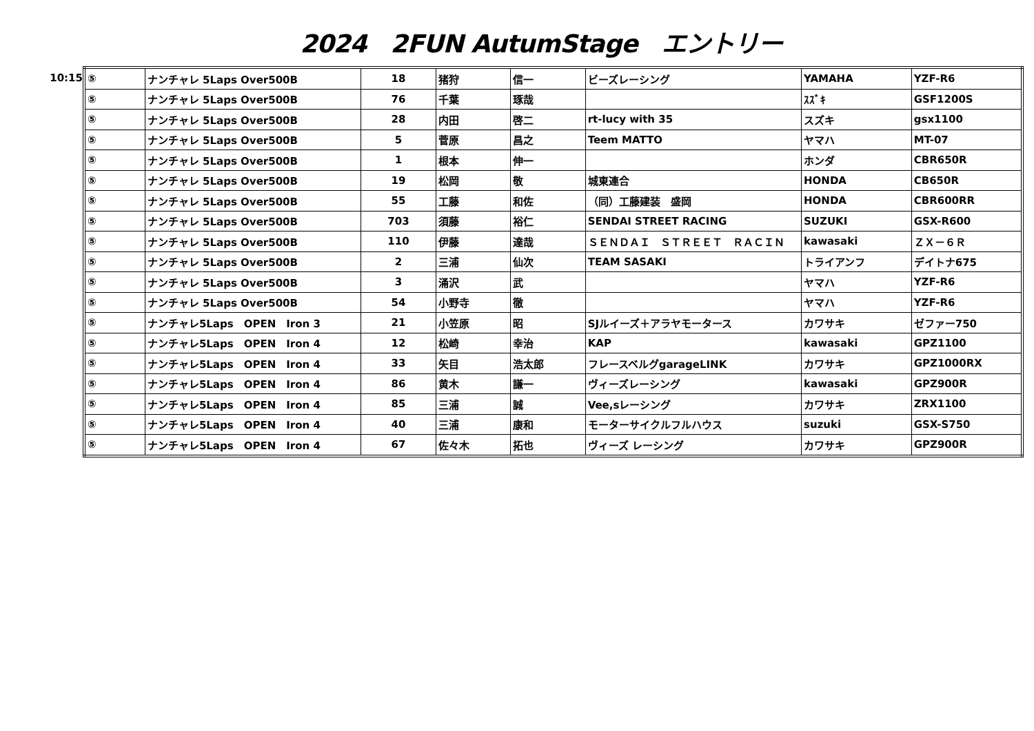2024　2FUN AutumStage　エントリー
10:15
| ⑤ | ナンチャレ 5Laps Over500B | 18 | 猪狩 | 信一 | ビーズレーシング | YAMAHA | YZF-R6 |
| ⑤ | ナンチャレ 5Laps Over500B | 76 | 千葉 | 琢哉 | | ｽｽﾞｷ | GSF1200S |
| ⑤ | ナンチャレ 5Laps Over500B | 28 | 内田 | 啓二 | rt-lucy with 35 | スズキ | gsx1100 |
| ⑤ | ナンチャレ 5Laps Over500B | 5 | 菅原 | 昌之 | Teem MATTO | ヤマハ | MT-07 |
| ⑤ | ナンチャレ 5Laps Over500B | 1 | 根本 | 伸一 | | ホンダ | CBR650R |
| ⑤ | ナンチャレ 5Laps Over500B | 19 | 松岡 | 敬 | 城東連合 | HONDA | CB650R |
| ⑤ | ナンチャレ 5Laps Over500B | 55 | 工藤 | 和佐 | （同）工藤建装 盛岡 | HONDA | CBR600RR |
| ⑤ | ナンチャレ 5Laps Over500B | 703 | 須藤 | 裕仁 | SENDAI STREET RACING | SUZUKI | GSX-R600 |
| ⑤ | ナンチャレ 5Laps Over500B | 110 | 伊藤 | 達哉 | ＳＥＮＤＡＩ ＳＴＲＥＥＴ ＲＡＣＩＮ | kawasaki | ＺＸ－６Ｒ |
| ⑤ | ナンチャレ 5Laps Over500B | 2 | 三浦 | 仙次 | TEAM SASAKI | トライアンフ | デイトナ675 |
| ⑤ | ナンチャレ 5Laps Over500B | 3 | 涌沢 | 武 | | ヤマハ | YZF-R6 |
| ⑤ | ナンチャレ 5Laps Over500B | 54 | 小野寺 | 徹 | | ヤマハ | YZF-R6 |
| ⑤ | ナンチャレ5Laps OPEN Iron 3 | 21 | 小笠原 | 昭 | SJルイーズ＋アラヤモータース | カワサキ | ゼファー750 |
| ⑤ | ナンチャレ5Laps OPEN Iron 4 | 12 | 松崎 | 幸治 | KAP | kawasaki | GPZ1100 |
| ⑤ | ナンチャレ5Laps OPEN Iron 4 | 33 | 矢目 | 浩太郎 | フレースベルグgarageLINK | カワサキ | GPZ1000RX |
| ⑤ | ナンチャレ5Laps OPEN Iron 4 | 86 | 黄木 | 謙一 | ヴィーズレーシング | kawasaki | GPZ900R |
| ⑤ | ナンチャレ5Laps OPEN Iron 4 | 85 | 三浦 | 誠 | Vee,sレーシング | カワサキ | ZRX1100 |
| ⑤ | ナンチャレ5Laps OPEN Iron 4 | 40 | 三浦 | 康和 | モーターサイクルフルハウス | suzuki | GSX-S750 |
| ⑤ | ナンチャレ5Laps OPEN Iron 4 | 67 | 佐々木 | 拓也 | ヴィーズ レーシング | カワサキ | GPZ900R |